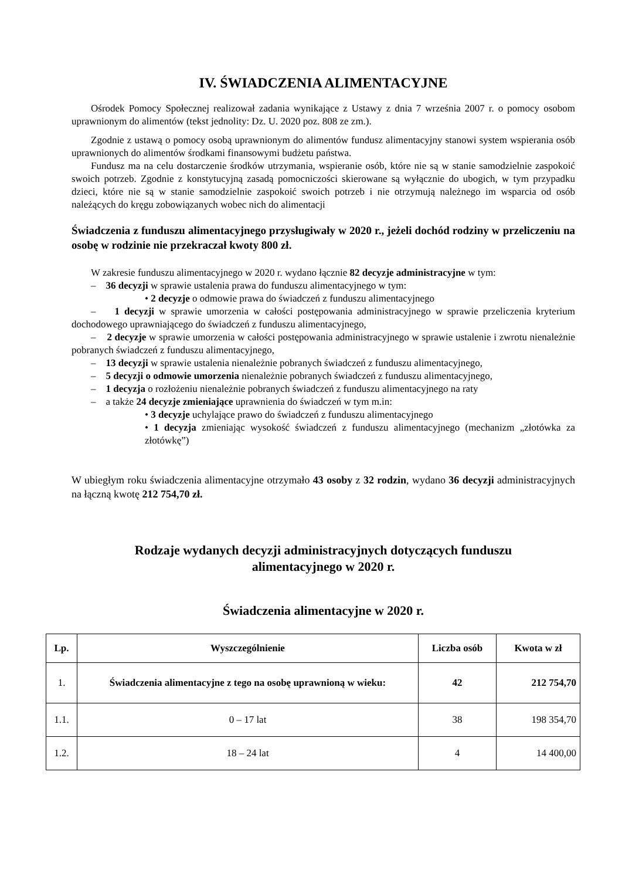IV. ŚWIADCZENIA ALIMENTACYJNE
Ośrodek Pomocy Społecznej realizował zadania wynikające z Ustawy z dnia 7 września 2007 r. o pomocy osobom uprawnionym do alimentów (tekst jednolity: Dz. U. 2020 poz. 808 ze zm.).
Zgodnie z ustawą o pomocy osobą uprawnionym do alimentów fundusz alimentacyjny stanowi system wspierania osób uprawnionych do alimentów środkami finansowymi budżetu państwa.
Fundusz ma na celu dostarczenie środków utrzymania, wspieranie osób, które nie są w stanie samodzielnie zaspokoić swoich potrzeb. Zgodnie z konstytucyjną zasadą pomocniczości skierowane są wyłącznie do ubogich, w tym przypadku dzieci, które nie są w stanie samodzielnie zaspokoić swoich potrzeb i nie otrzymują należnego im wsparcia od osób należących do kręgu zobowiązanych wobec nich do alimentacji
Świadczenia z funduszu alimentacyjnego przysługiwały w 2020 r., jeżeli dochód rodziny w przeliczeniu na osobę w rodzinie nie przekraczał kwoty 800 zł.
W zakresie funduszu alimentacyjnego w 2020 r. wydano łącznie 82 decyzje administracyjne w tym:
– 36 decyzji w sprawie ustalenia prawa do funduszu alimentacyjnego w tym:
• 2 decyzje o odmowie prawa do świadczeń z funduszu alimentacyjnego
– 1 decyzji w sprawie umorzenia w całości postępowania administracyjnego w sprawie przeliczenia kryterium dochodowego uprawniającego do świadczeń z funduszu alimentacyjnego,
– 2 decyzje w sprawie umorzenia w całości postępowania administracyjnego w sprawie ustalenie i zwrotu nienależnie pobranych świadczeń z funduszu alimentacyjnego,
– 13 decyzji w sprawie ustalenia nienależnie pobranych świadczeń z funduszu alimentacyjnego,
– 5 decyzji o odmowie umorzenia nienależnie pobranych świadczeń z funduszu alimentacyjnego,
– 1 decyzja o rozłożeniu nienależnie pobranych świadczeń z funduszu alimentacyjnego na raty
– a także 24 decyzje zmieniające uprawnienia do świadczeń w tym m.in:
• 3 decyzje uchylające prawo do świadczeń z funduszu alimentacyjnego
• 1 decyzja zmieniając wysokość świadczeń z funduszu alimentacyjnego (mechanizm „złotówka za złotówkę”)
W ubiegłym roku świadczenia alimentacyjne otrzymało 43 osoby z 32 rodzin, wydano 36 decyzji administracyjnych na łączną kwotę 212 754,70 zł.
Rodzaje wydanych decyzji administracyjnych dotyczących funduszu
alimentacyjnego w 2020 r.
Świadczenia alimentacyjne w 2020 r.
| Lp. | Wyszczególnienie | Liczba osób | Kwota w zł |
| --- | --- | --- | --- |
| 1. | Świadczenia alimentacyjne z tego na osobę uprawnioną w wieku: | 42 | 212 754,70 |
| 1.1. | 0 – 17 lat | 38 | 198 354,70 |
| 1.2. | 18 – 24 lat | 4 | 14 400,00 |